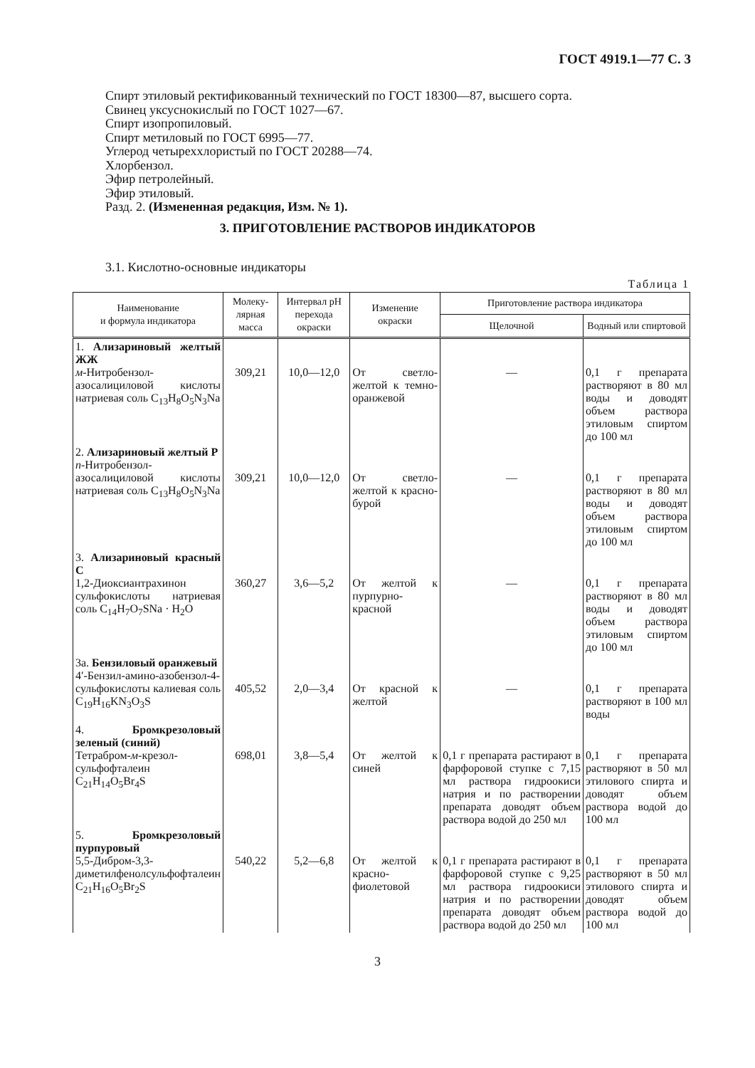ГОСТ 4919.1—77 С. 3
Спирт этиловый ректификованный технический по ГОСТ 18300—87, высшего сорта.
Свинец уксуснокислый по ГОСТ 1027—67.
Спирт изопропиловый.
Спирт метиловый по ГОСТ 6995—77.
Углерод четыреххлористый по ГОСТ 20288—74.
Хлорбензол.
Эфир петролейный.
Эфир этиловый.
Разд. 2. (Измененная редакция, Изм. № 1).
3. ПРИГОТОВЛЕНИЕ РАСТВОРОВ ИНДИКАТОРОВ
3.1. Кислотно-основные индикаторы
Таблица 1
| Наименование и формула индикатора | Молеку- лярная масса | Интервал pH перехода окраски | Изменение окраски | Приготовление раствора индикатора | |
| --- | --- | --- | --- | --- | --- |
| | | | | Щелочной | Водный или спиртовой |
| 1. Ализариновый желтый ЖЖ м -Нитробензол-азосалициловой кислоты натриевая соль C<sub>13</sub>H<sub>8</sub>O<sub>5</sub>N<sub>3</sub>Na | 309,21 | 10,0—12,0 | От светло-желтой к темно-оранжевой | — | 0,1 г препарата растворяют в 80 мл воды и доводят объем раствора этиловым спиртом до 100 мл |
| 2. Ализариновый желтый Р п -Нитробензол-азосалициловой кислоты натриевая соль C<sub>13</sub>H<sub>8</sub>O<sub>5</sub>N<sub>3</sub>Na | 309,21 | 10,0—12,0 | От светло-желтой к красно-бурой | — | 0,1 г препарата растворяют в 80 мл воды и доводят объем раствора этиловым спиртом до 100 мл |
| 3. Ализариновый красный С 1,2-Диоксиантрахинон сульфокислоты натриевая соль C<sub>14</sub>H<sub>7</sub>O<sub>7</sub>SNa · H<sub>2</sub>O | 360,27 | 3,6—5,2 | От желтой к пурпурно-красной | — | 0,1 г препарата растворяют в 80 мл воды и доводят объем раствора этиловым спиртом до 100 мл |
| 3а. Бензиловый оранжевый 4′-Бензил-амино-азобензол-4-сульфокислоты калиевая соль C<sub>19</sub>H<sub>16</sub>KN<sub>3</sub>O<sub>3</sub>S | 405,52 | 2,0—3,4 | От красной к желтой | — | 0,1 г препарата растворяют в 100 мл воды |
| 4. Бромкрезоловый зеленый (синий) Тетрабром- м -крезол-сульфофталеин C<sub>21</sub>H<sub>14</sub>O<sub>5</sub>Br<sub>4</sub>S | 698,01 | 3,8—5,4 | От желтой к синей | 0,1 г препарата растирают в фарфоровой ступке с 7,15 мл раствора гидроокиси натрия и по растворении препарата доводят объем раствора водой до 250 мл | 0,1 г препарата растворяют в 50 мл этилового спирта и доводят объем раствора водой до 100 мл |
| 5. Бромкрезоловый пурпуровый 5,5-Дибром-3,3-диметилфенолсульфофталеин C<sub>21</sub>H<sub>16</sub>O<sub>5</sub>Br<sub>2</sub>S | 540,22 | 5,2—6,8 | От желтой к красно-фиолетовой | 0,1 г препарата растирают в фарфоровой ступке с 9,25 мл раствора гидроокиси натрия и по растворении препарата доводят объем раствора водой до 250 мл | 0,1 г препарата растворяют в 50 мл этилового спирта и доводят объем раствора водой до 100 мл |
3